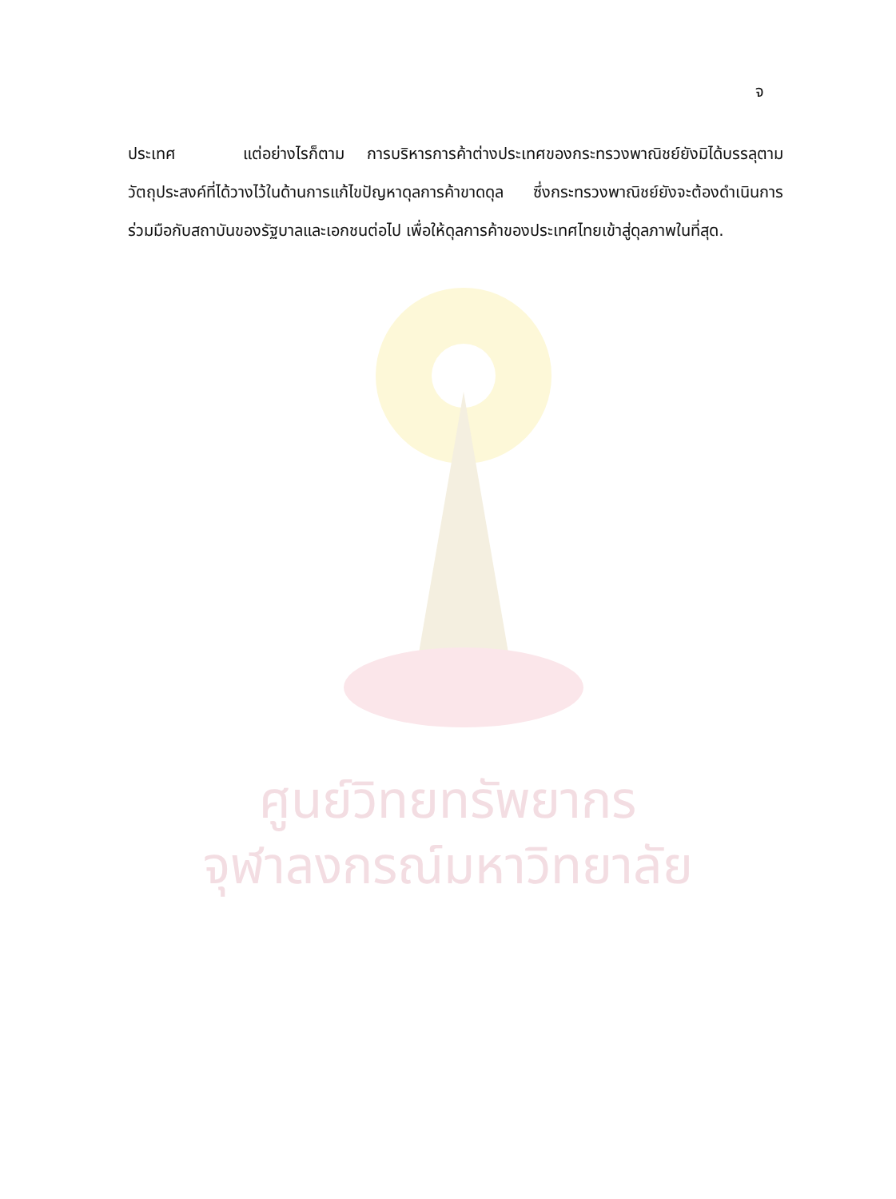จ
ประเทศ แต่อย่างไรก็ตาม การบริหารการค้าต่างประเทศของกระทรวงพาณิชย์ยังมิได้บรรลุตามวัตถุประสงค์ที่ได้วางไว้ในด้านการแก้ไขปัญหาดุลการค้าขาดดุล ซึ่งกระทรวงพาณิชย์ยังจะต้องดำเนินการร่วมมือกับสถาบันของรัฐบาลและเอกชนต่อไป เพื่อให้ดุลการค้าของประเทศไทยเข้าสู่ดุลภาพในที่สุด.
ศูนย์วิทยทรัพยากร
จุฬาลงกรณ์มหาวิทยาลัย